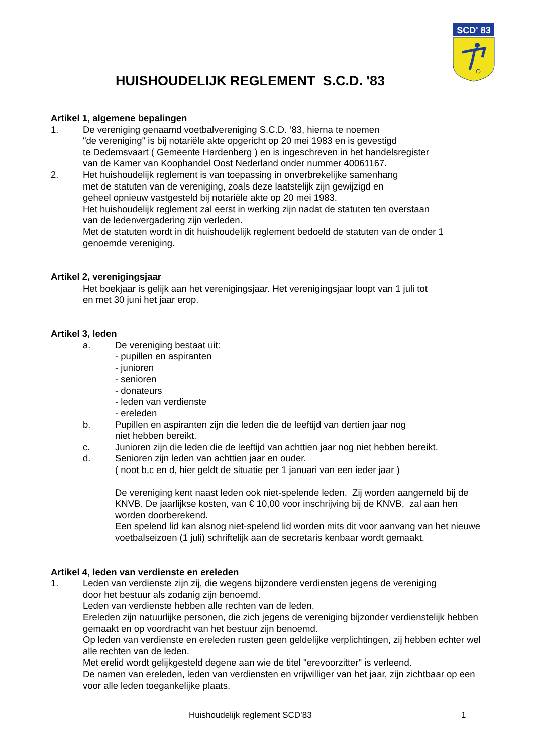SCD' 83
HUISHOUDELIJK REGLEMENT S.C.D. '83
Artikel 1, algemene bepalingen
1. De vereniging genaamd voetbalvereniging S.C.D. ‘83, hierna te noemen
"de vereniging" is bij notariële akte opgericht op 20 mei 1983 en is gevestigd
te Dedemsvaart ( Gemeente Hardenberg ) en is ingeschreven in het handelsregister
van de Kamer van Koophandel Oost Nederland onder nummer 40061167.
2. Het huishoudelijk reglement is van toepassing in onverbrekelijke samenhang
met de statuten van de vereniging, zoals deze laatstelijk zijn gewijzigd en
geheel opnieuw vastgesteld bij notariële akte op 20 mei 1983.
Het huishoudelijk reglement zal eerst in werking zijn nadat de statuten ten overstaan
van de ledenvergadering zijn verleden.
Met de statuten wordt in dit huishoudelijk reglement bedoeld de statuten van de onder 1 genoemde vereniging.
Artikel 2, verenigingsjaar
Het boekjaar is gelijk aan het verenigingsjaar. Het verenigingsjaar loopt van 1 juli tot
en met 30 juni het jaar erop.
Artikel 3, leden
a. De vereniging bestaat uit:
- pupillen en aspiranten
- junioren
- senioren
- donateurs
- leden van verdienste
- ereleden
b. Pupillen en aspiranten zijn die leden die de leeftijd van dertien jaar nog
niet hebben bereikt.
c. Junioren zijn die leden die de leeftijd van achttien jaar nog niet hebben bereikt.
d. Senioren zijn leden van achttien jaar en ouder.
( noot b,c en d, hier geldt de situatie per 1 januari van een ieder jaar )
De vereniging kent naast leden ook niet-spelende leden. Zij worden aangemeld bij de KNVB. De jaarlijkse kosten, van € 10,00 voor inschrijving bij de KNVB, zal aan hen worden doorberekend.
Een spelend lid kan alsnog niet-spelend lid worden mits dit voor aanvang van het nieuwe voetbalseizoen (1 juli) schriftelijk aan de secretaris kenbaar wordt gemaakt.
Artikel 4, leden van verdienste en ereleden
1. Leden van verdienste zijn zij, die wegens bijzondere verdiensten jegens de vereniging
door het bestuur als zodanig zijn benoemd.
Leden van verdienste hebben alle rechten van de leden.
Ereleden zijn natuurlijke personen, die zich jegens de vereniging bijzonder verdienstelijk hebben gemaakt en op voordracht van het bestuur zijn benoemd.
Op leden van verdienste en ereleden rusten geen geldelijke verplichtingen, zij hebben echter wel alle rechten van de leden.
Met erelid wordt gelijkgesteld degene aan wie de titel "erevoorzitter" is verleend.
De namen van ereleden, leden van verdiensten en vrijwilliger van het jaar, zijn zichtbaar op een voor alle leden toegankelijke plaats.
Huishoudelijk reglement SCD’83 1